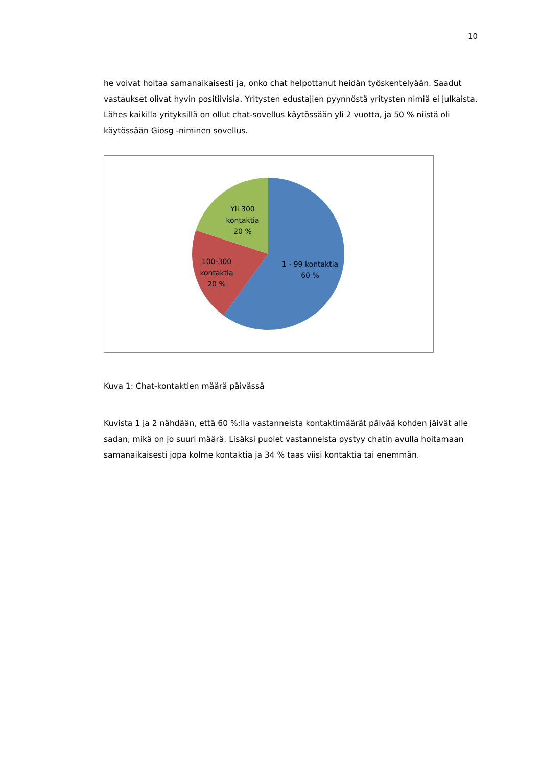10
he voivat hoitaa samanaikaisesti ja, onko chat helpottanut heidän työskentelyään. Saadut vastaukset olivat hyvin positiivisia. Yritysten edustajien pyynnöstä yritysten nimiä ei julkaista. Lähes kaikilla yrityksillä on ollut chat-sovellus käytössään yli 2 vuotta, ja 50 % niistä oli käytössään Giosg -niminen sovellus.
Yli 300
kontaktia
20 %
100-300
kontaktia
20 %
1 - 99 kontaktia
60 %
Kuva 1: Chat-kontaktien määrä päivässä
Kuvista 1 ja 2 nähdään, että 60 %:lla vastanneista kontaktimäärät päivää kohden jäivät alle sadan, mikä on jo suuri määrä. Lisäksi puolet vastanneista pystyy chatin avulla hoitamaan samanaikaisesti jopa kolme kontaktia ja 34 % taas viisi kontaktia tai enemmän.